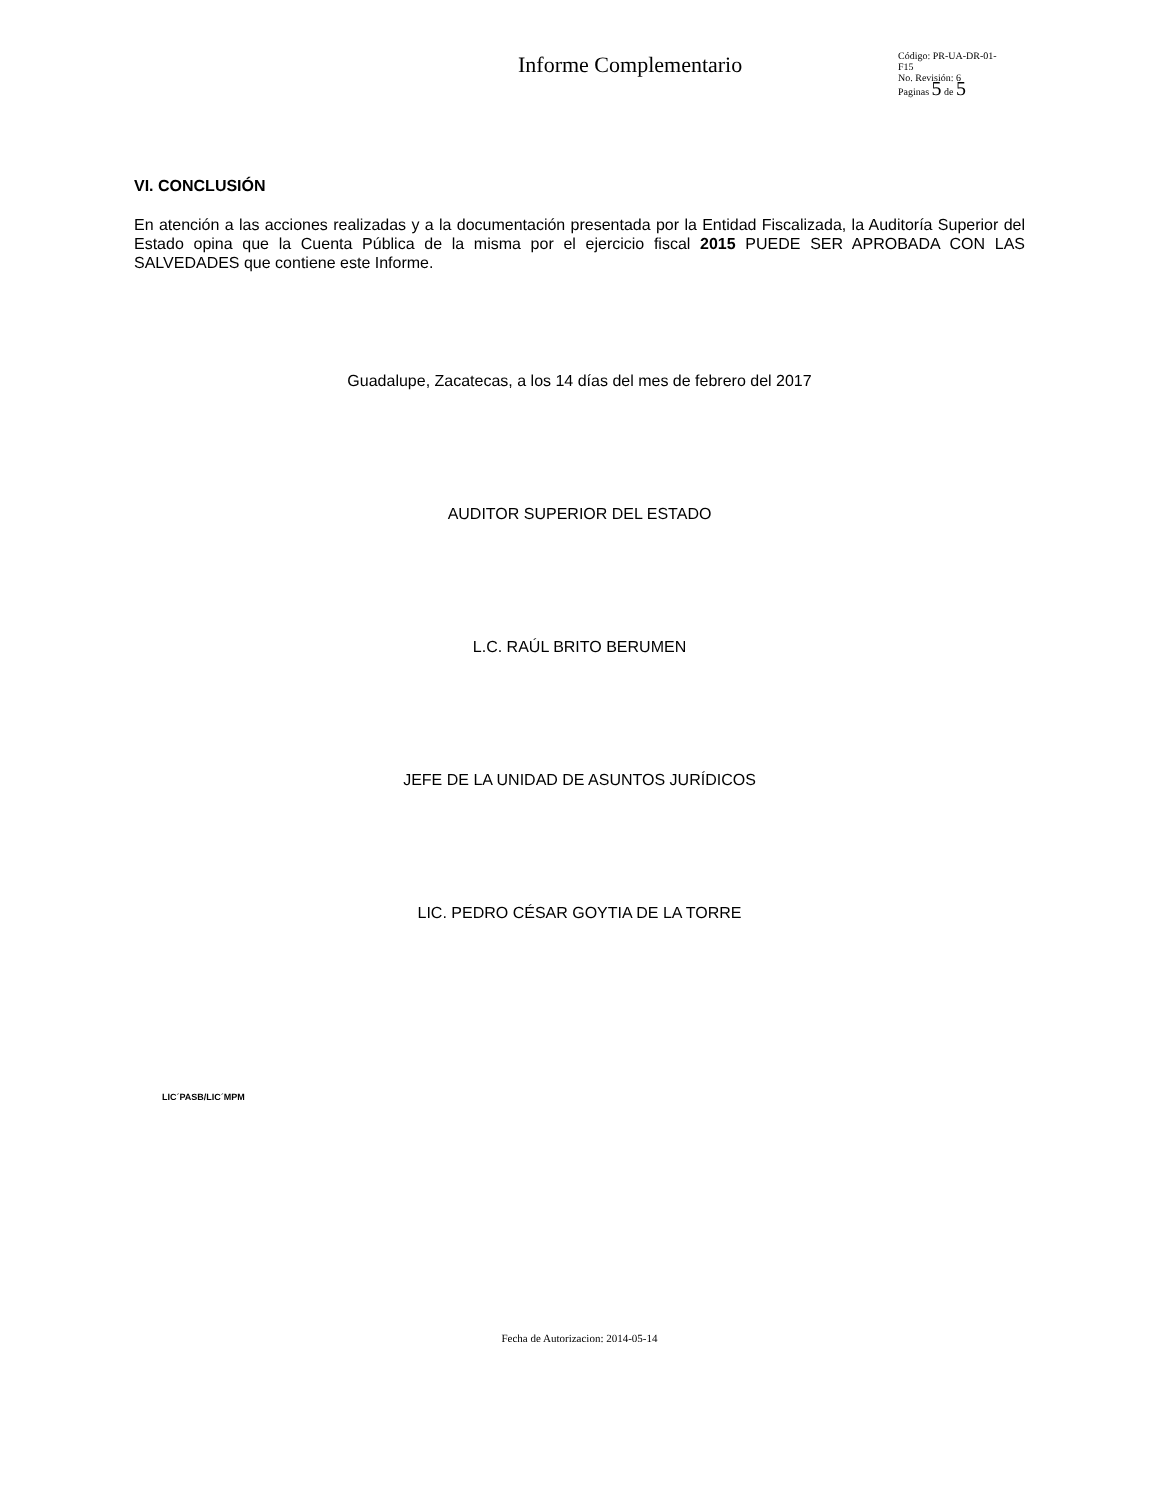Informe Complementario
Código: PR-UA-DR-01-
F15
No. Revisión: 6
Paginas 5 de 5
VI. CONCLUSIÓN
En atención a las acciones realizadas y a la documentación presentada por la Entidad Fiscalizada, la Auditoría Superior del Estado opina que la Cuenta Pública de la misma por el ejercicio fiscal 2015 PUEDE SER APROBADA CON LAS SALVEDADES que contiene este Informe.
Guadalupe, Zacatecas, a los 14 días del mes de febrero del 2017
AUDITOR SUPERIOR DEL ESTADO
L.C. RAÚL BRITO BERUMEN
JEFE DE LA UNIDAD DE ASUNTOS JURÍDICOS
LIC. PEDRO CÉSAR GOYTIA DE LA TORRE
LIC´PASB/LIC´MPM
Fecha de Autorizacion: 2014-05-14